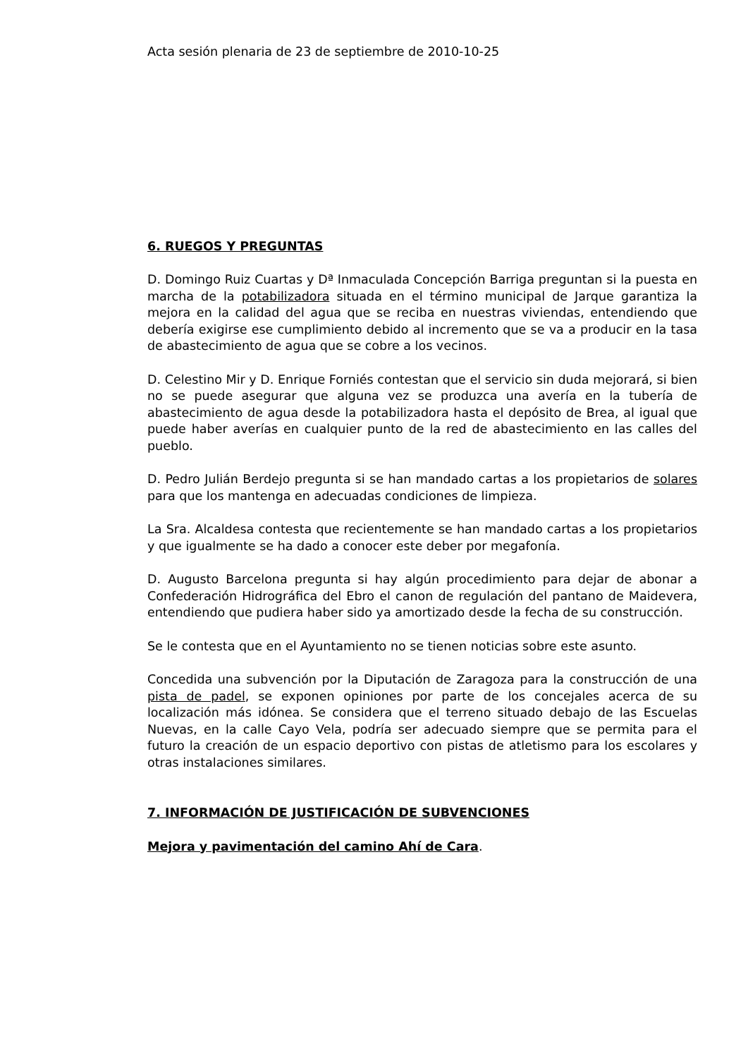Acta sesión plenaria de 23 de septiembre de 2010-10-25
6. RUEGOS Y PREGUNTAS
D. Domingo Ruiz Cuartas y Dª Inmaculada Concepción Barriga preguntan si la puesta en marcha de la potabilizadora situada en el término municipal de Jarque garantiza la mejora en la calidad del agua que se reciba en nuestras viviendas, entendiendo que debería exigirse ese cumplimiento debido al incremento que se va a producir en la tasa de abastecimiento de agua que se cobre a los vecinos.
D. Celestino Mir y D. Enrique Forniés contestan que el servicio sin duda mejorará, si bien no se puede asegurar que alguna vez se produzca una avería en la tubería de abastecimiento de agua desde la potabilizadora hasta el depósito de Brea, al igual que puede haber averías en cualquier punto de la red de abastecimiento en las calles del pueblo.
D. Pedro Julián Berdejo pregunta si se han mandado cartas a los propietarios de solares para que los mantenga en adecuadas condiciones de limpieza.
La Sra. Alcaldesa contesta que recientemente se han mandado cartas a los propietarios y que igualmente se ha dado a conocer este deber por megafonía.
D. Augusto Barcelona pregunta si hay algún procedimiento para dejar de abonar a Confederación Hidrográfica del Ebro el canon de regulación del pantano de Maidevera, entendiendo que pudiera haber sido ya amortizado desde la fecha de su construcción.
Se le contesta que en el Ayuntamiento no se tienen noticias sobre este asunto.
Concedida una subvención por la Diputación de Zaragoza para la construcción de una pista de padel, se exponen opiniones por parte de los concejales acerca de su localización más idónea. Se considera que el terreno situado debajo de las Escuelas Nuevas, en la calle Cayo Vela, podría ser adecuado siempre que se permita para el futuro la creación de un espacio deportivo con pistas de atletismo para los escolares y otras instalaciones similares.
7. INFORMACIÓN DE JUSTIFICACIÓN DE SUBVENCIONES
Mejora y pavimentación del camino Ahí de Cara.